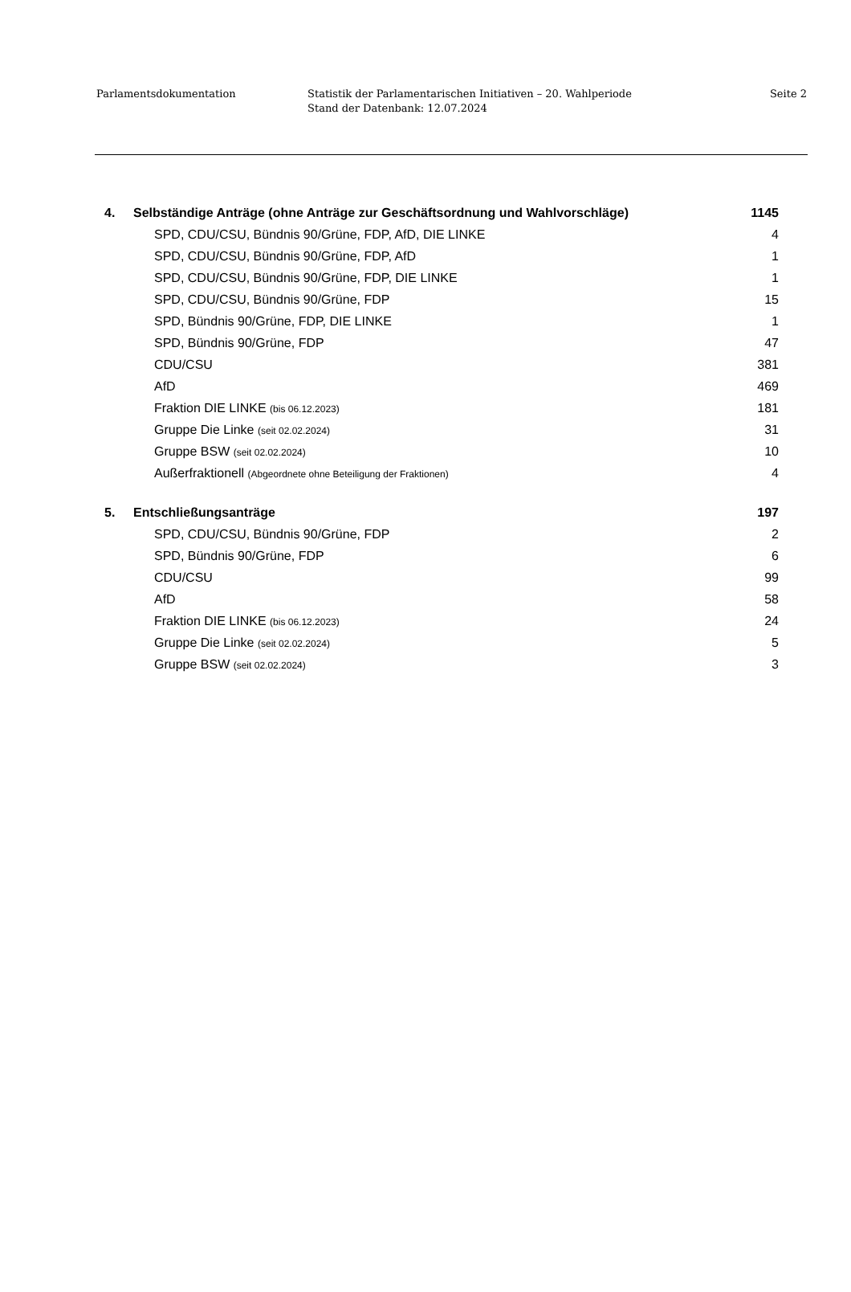Parlamentsdokumentation Statistik der Parlamentarischen Initiativen – 20. Wahlperiode
Stand der Datenbank: 12.07.2024
Seite 2
| 4. | Selbständige Anträge (ohne Anträge zur Geschäftsordnung und Wahlvorschläge) | 1145 |
| SPD, CDU/CSU, Bündnis 90/Grüne, FDP, AfD, DIE LINKE | | 4 |
| SPD, CDU/CSU, Bündnis 90/Grüne, FDP, AfD | | 1 |
| SPD, CDU/CSU, Bündnis 90/Grüne, FDP, DIE LINKE | | 1 |
| SPD, CDU/CSU, Bündnis 90/Grüne, FDP | | 15 |
| SPD, Bündnis 90/Grüne, FDP, DIE LINKE | | 1 |
| SPD, Bündnis 90/Grüne, FDP | | 47 |
| CDU/CSU | | 381 |
| AfD | | 469 |
| Fraktion DIE LINKE (bis 06.12.2023) | | 181 |
| Gruppe Die Linke (seit 02.02.2024) | | 31 |
| Gruppe BSW (seit 02.02.2024) | | 10 |
| Außerfraktionell (Abgeordnete ohne Beteiligung der Fraktionen) | | 4 |
| 5. | Entschließungsanträge | 197 |
| SPD, CDU/CSU, Bündnis 90/Grüne, FDP | | 2 |
| SPD, Bündnis 90/Grüne, FDP | | 6 |
| CDU/CSU | | 99 |
| AfD | | 58 |
| Fraktion DIE LINKE (bis 06.12.2023) | | 24 |
| Gruppe Die Linke (seit 02.02.2024) | | 5 |
| Gruppe BSW (seit 02.02.2024) | | 3 |